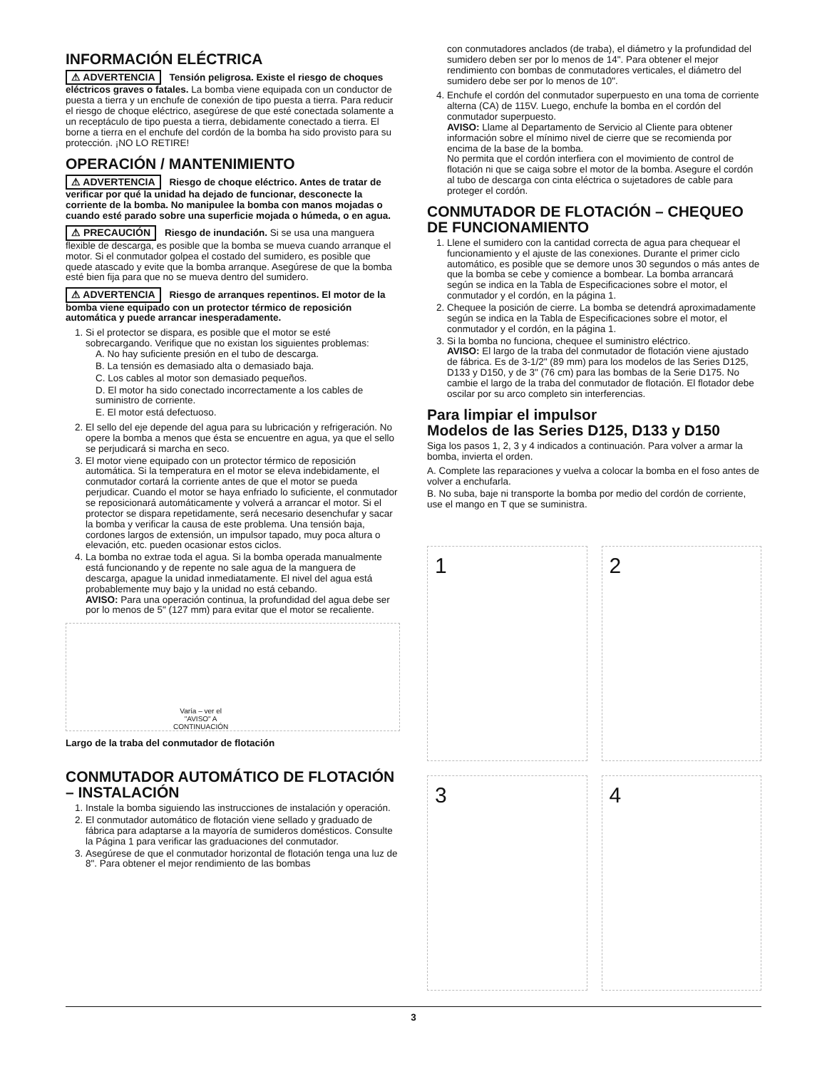INFORMACIÓN ELÉCTRICA
⚠ ADVERTENCIA Tensión peligrosa. Existe el riesgo de choques eléctricos graves o fatales. La bomba viene equipada con un conductor de puesta a tierra y un enchufe de conexión de tipo puesta a tierra. Para reducir el riesgo de choque eléctrico, asegúrese de que esté conectada solamente a un receptáculo de tipo puesta a tierra, debidamente conectado a tierra. El borne a tierra en el enchufe del cordón de la bomba ha sido provisto para su protección. ¡NO LO RETIRE!
OPERACIÓN / MANTENIMIENTO
⚠ ADVERTENCIA Riesgo de choque eléctrico. Antes de tratar de verificar por qué la unidad ha dejado de funcionar, desconecte la corriente de la bomba. No manipulee la bomba con manos mojadas o cuando esté parado sobre una superficie mojada o húmeda, o en agua.
⚠ PRECAUCIÓN Riesgo de inundación. Si se usa una manguera flexible de descarga, es posible que la bomba se mueva cuando arranque el motor. Si el conmutador golpea el costado del sumidero, es posible que quede atascado y evite que la bomba arranque. Asegúrese de que la bomba esté bien fija para que no se mueva dentro del sumidero.
⚠ ADVERTENCIA Riesgo de arranques repentinos. El motor de la bomba viene equipado con un protector térmico de reposición automática y puede arrancar inesperadamente.
1. Si el protector se dispara, es posible que el motor se esté sobrecargando. Verifique que no existan los siguientes problemas:
A. No hay suficiente presión en el tubo de descarga.
B. La tensión es demasiado alta o demasiado baja.
C. Los cables al motor son demasiado pequeños.
D. El motor ha sido conectado incorrectamente a los cables de suministro de corriente.
E. El motor está defectuoso.
2. El sello del eje depende del agua para su lubricación y refrigeración. No opere la bomba a menos que ésta se encuentre en agua, ya que el sello se perjudicará si marcha en seco.
3. El motor viene equipado con un protector térmico de reposición automática. Si la temperatura en el motor se eleva indebidamente, el conmutador cortará la corriente antes de que el motor se pueda perjudicar. Cuando el motor se haya enfriado lo suficiente, el conmutador se reposicionará automáticamente y volverá a arrancar el motor. Si el protector se dispara repetidamente, será necesario desenchufar y sacar la bomba y verificar la causa de este problema. Una tensión baja, cordones largos de extensión, un impulsor tapado, muy poca altura o elevación, etc. pueden ocasionar estos ciclos.
4. La bomba no extrae toda el agua. Si la bomba operada manualmente está funcionando y de repente no sale agua de la manguera de descarga, apague la unidad inmediatamente. El nivel del agua está probablemente muy bajo y la unidad no está cebando.
AVISO: Para una operación continua, la profundidad del agua debe ser por lo menos de 5" (127 mm) para evitar que el motor se recaliente.
Varía – ver el
"AVISO" A
CONTINUACIÓN
Largo de la traba del conmutador de flotación
CONMUTADOR AUTOMÁTICO DE FLOTACIÓN – INSTALACIÓN
1. Instale la bomba siguiendo las instrucciones de instalación y operación.
2. El conmutador automático de flotación viene sellado y graduado de fábrica para adaptarse a la mayoría de sumideros domésticos. Consulte la Página 1 para verificar las graduaciones del conmutador.
3. Asegúrese de que el conmutador horizontal de flotación tenga una luz de 8". Para obtener el mejor rendimiento de las bombas
con conmutadores anclados (de traba), el diámetro y la profundidad del sumidero deben ser por lo menos de 14". Para obtener el mejor rendimiento con bombas de conmutadores verticales, el diámetro del sumidero debe ser por lo menos de 10".
4. Enchufe el cordón del conmutador superpuesto en una toma de corriente alterna (CA) de 115V. Luego, enchufe la bomba en el cordón del conmutador superpuesto.
AVISO: Llame al Departamento de Servicio al Cliente para obtener información sobre el mínimo nivel de cierre que se recomienda por encima de la base de la bomba.
No permita que el cordón interfiera con el movimiento de control de flotación ni que se caiga sobre el motor de la bomba. Asegure el cordón al tubo de descarga con cinta eléctrica o sujetadores de cable para proteger el cordón.
CONMUTADOR DE FLOTACIÓN – CHEQUEO DE FUNCIONAMIENTO
1. Llene el sumidero con la cantidad correcta de agua para chequear el funcionamiento y el ajuste de las conexiones. Durante el primer ciclo automático, es posible que se demore unos 30 segundos o más antes de que la bomba se cebe y comience a bombear. La bomba arrancará según se indica en la Tabla de Especificaciones sobre el motor, el conmutador y el cordón, en la página 1.
2. Chequee la posición de cierre. La bomba se detendrá aproximadamente según se indica en la Tabla de Especificaciones sobre el motor, el conmutador y el cordón, en la página 1.
3. Si la bomba no funciona, chequee el suministro eléctrico.
AVISO: El largo de la traba del conmutador de flotación viene ajustado de fábrica. Es de 3-1/2" (89 mm) para los modelos de las Series D125, D133 y D150, y de 3" (76 cm) para las bombas de la Serie D175. No cambie el largo de la traba del conmutador de flotación. El flotador debe oscilar por su arco completo sin interferencias.
Para limpiar el impulsor
Modelos de las Series D125, D133 y D150
Siga los pasos 1, 2, 3 y 4 indicados a continuación. Para volver a armar la bomba, invierta el orden.
A. Complete las reparaciones y vuelva a colocar la bomba en el foso antes de volver a enchufarla.
B. No suba, baje ni transporte la bomba por medio del cordón de corriente, use el mango en T que se suministra.
1
2
3
4
3